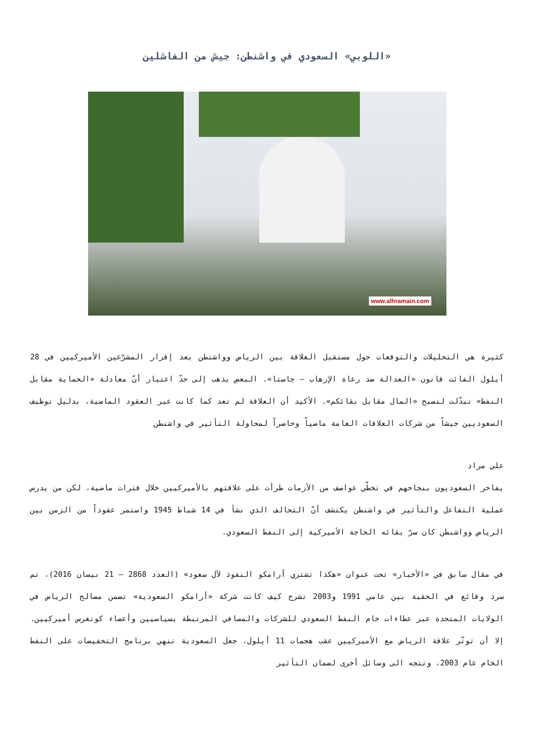«اللوبي» السعودي في واشنطن: جيش من الفاشلين
www.alhramain.com
كثيرة هي التحليلات والتوقعات حول مستقبل العلاقة بين الرياض وواشنطن بعد إقرار المشرّعين الأميركيين في 28 أيلول الفائت قانون «العدالة ضد رعاة الإرهاب — جاستا». البعض يذهب إلى حدّ اعتبار أنّ معادلة «الحماية مقابل النفط» تبدّلت لتصبح «المال مقابل بقائكم». الأكيد أن العلاقة لم تعد كما كانت عبر العقود الماضية، بدليل توظيف السعوديين جيشاً من شركات العلاقات العامة ماضياً وحاضراً لمحاولة التأثير في واشنطن
علي مراد
يفاخر السعوديون بنجاحهم في تخطّي عواصف من الأزمات طرأت على علاقتهم بالأميركيين خلال فترات ماضية، لكن من يدرس عملية التفاعل والتأثير في واشنطن يكتشف أنّ التحالف الذي نشأ في 14 شباط 1945 واستمر عقوداً من الزمن بين الرياض وواشنطن كان سرّ بقائه الحاجة الأميركية إلى النفط السعودي.
في مقال سابق في «الأخبار» تحت عنوان «هكذا تشتري أرامكو النفوذ لآل سعود» (العدد 2868 — 21 نيسان 2016)، تم سرد وقائع في الحقبة بين عامي 1991 و2003 تشرح كيف كانت شركة «أرامكو السعودية» تضمن مصالح الرياض في الولايات المتحدة عبر عطاءات خام النفط السعودي للشركات والمصافي المرتبطة بسياسيين وأعضاء كونغرس أميركيين. إلا أن توتّر علاقة الرياض مع الأميركيين عقب هجمات 11 أيلول، جعل السعودية تنهي برنامج التخفيضات على النفط الخام عام 2003، وتتجه الى وسائل أخرى لضمان التأثير